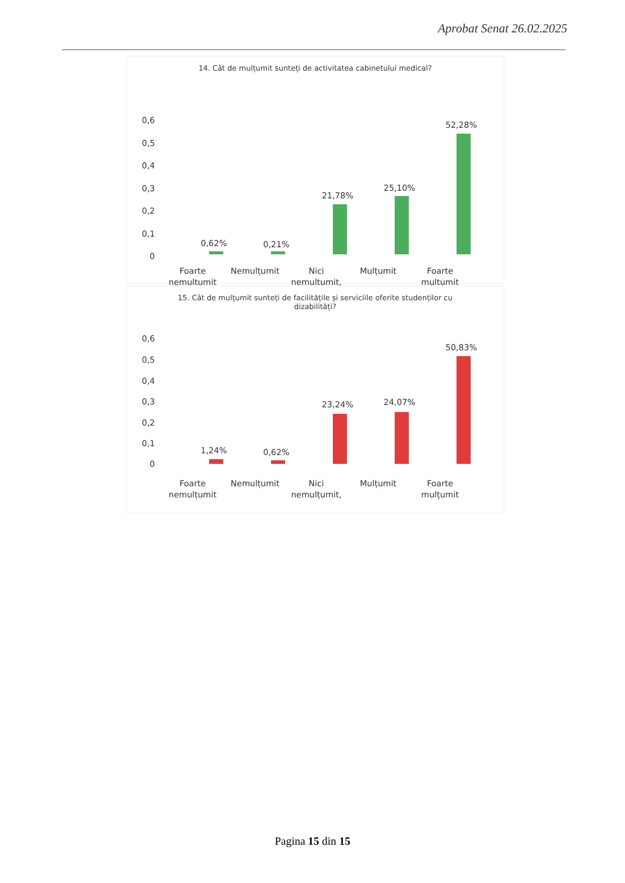Aprobat Senat 26.02.2025
14. Cât de mulțumit sunteți de activitatea cabinetului medical?
0,6
0,5
0,4
0,3
0,2
0,1
0
0,62%
0,21%
21,78%
25,10%
52,28%
Foarte
nemulțumit
Nemulțumit
Nici
nemulțumit,
Mulțumit
Foarte
mulțumit
15. Cât de mulțumit sunteți de facilitățile și serviciile oferite studenților cu dizabilități?
0,6
0,5
0,4
0,3
0,2
0,1
0
1,24%
0,62%
23,24%
24,07%
50,83%
Foarte
nemulțumit
Nemulțumit
Nici
nemulțumit,
Mulțumit
Foarte
mulțumit
Pagina 15 din 15